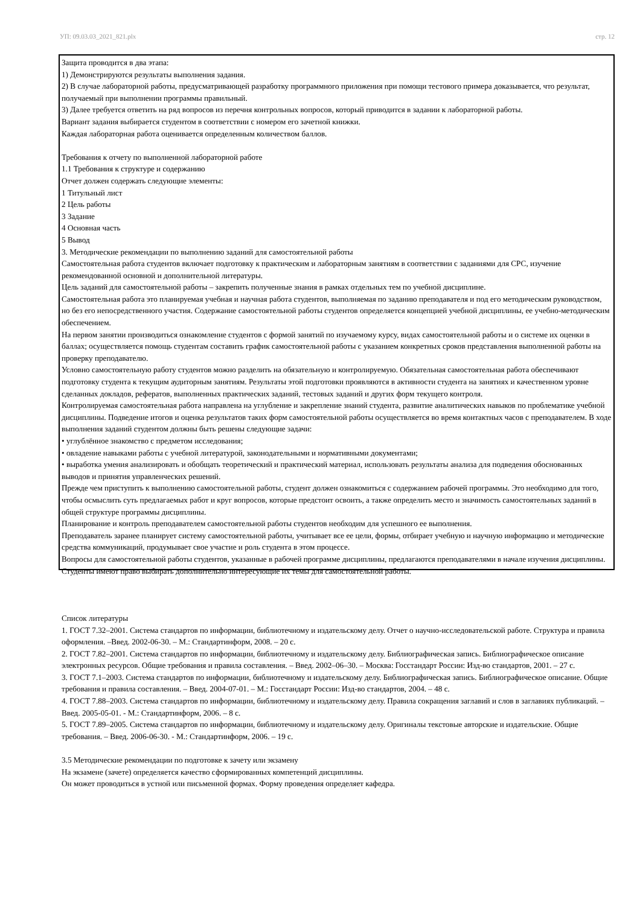УП: 09.03.03_2021_821.plx стр. 12
Защита проводится в два этапа:
1) Демонстрируются результаты выполнения задания.
2) В случае лабораторной работы, предусматривающей разработку программного приложения при помощи тестового примера доказывается, что результат, получаемый при выполнении программы правильный.
3) Далее требуется ответить на ряд вопросов из перечня контрольных вопросов, который приводится в задании к лабораторной работы.
Вариант задания выбирается студентом в соответствии с номером его зачетной книжки.
Каждая лабораторная работа оценивается определенным количеством баллов.
Требования к отчету по выполненной лабораторной работе
1.1 Требования к структуре и содержанию
Отчет должен содержать следующие элементы:
1 Титульный лист
2 Цель работы
3 Задание
4 Основная часть
5 Вывод
3. Методические рекомендации по выполнению заданий для самостоятельной работы
Самостоятельная работа студентов включает подготовку к практическим и лабораторным занятиям в соответствии с заданиями для СРС, изучение рекомендованной основной и дополнительной литературы.
Цель заданий для самостоятельной работы – закрепить полученные знания в рамках отдельных тем по учебной дисциплине.
Самостоятельная работа это планируемая учебная и научная работа студентов, выполняемая по заданию преподавателя и под его методическим руководством, но без его непосредственного участия. Содержание самостоятельной работы студентов определяется концепцией учебной дисциплины, ее учебно-методическим обеспечением.
На первом занятии производиться ознакомление студентов с формой занятий по изучаемому курсу, видах самостоятельной работы и о системе их оценки в баллах; осуществляется помощь студентам составить график самостоятельной работы с указанием конкретных сроков представления выполненной работы на проверку преподавателю.
Условно самостоятельную работу студентов можно разделить на обязательную и контролируемую. Обязательная самостоятельная работа обеспечивают подготовку студента к текущим аудиторным занятиям. Результаты этой подготовки проявляются в активности студента на занятиях и качественном уровне сделанных докладов, рефератов, выполненных практических заданий, тестовых заданий и других форм текущего контроля.
Контролируемая самостоятельная работа направлена на углубление и закрепление знаний студента, развитие аналитических навыков по проблематике учебной дисциплины. Подведение итогов и оценка результатов таких форм самостоятельной работы осуществляется во время контактных часов с преподавателем. В ходе выполнения заданий студентом должны быть решены следующие задачи:
• углублённое знакомство с предметом исследования;
• овладение навыками работы с учебной литературой, законодательными и нормативными документами;
• выработка умения анализировать и обобщать теоретический и практический материал, использовать результаты анализа для подведения обоснованных выводов и принятия управленческих решений.
Прежде чем приступить к выполнению самостоятельной работы, студент должен ознакомиться с содержанием рабочей программы. Это необходимо для того, чтобы осмыслить суть предлагаемых работ и круг вопросов, которые предстоит освоить, а также определить место и значимость самостоятельных заданий в общей структуре программы дисциплины.
Планирование и контроль преподавателем самостоятельной работы студентов необходим для успешного ее выполнения.
Преподаватель заранее планирует систему самостоятельной работы, учитывает все ее цели, формы, отбирает учебную и научную информацию и методические средства коммуникаций, продумывает свое участие и роль студента в этом процессе.
Вопросы для самостоятельной работы студентов, указанные в рабочей программе дисциплины, предлагаются преподавателями в начале изучения дисциплины. Студенты имеют право выбирать дополнительно интересующие их темы для самостоятельной работы.
Список литературы
1. ГОСТ 7.32–2001. Система стандартов по информации, библиотечному и издательскому делу. Отчет о научно-исследовательской работе. Структура и правила оформления. –Введ. 2002-06-30. – М.: Стандартинформ, 2008. – 20 с.
2. ГОСТ 7.82–2001. Система стандартов по информации, библиотечному и издательскому делу. Библиографическая запись. Библиографическое описание электронных ресурсов. Общие требования и правила составления. – Введ. 2002–06–30. – Москва: Госстандарт России: Изд-во стандартов, 2001. – 27 с.
3. ГОСТ 7.1–2003. Система стандартов по информации, библиотечному и издательскому делу. Библиографическая запись. Библиографическое описание. Общие требования и правила составления. – Введ. 2004-07-01. – М.: Госстандарт России: Изд-во стандартов, 2004. – 48 с.
4. ГОСТ 7.88–2003. Система стандартов по информации, библиотечному и издательскому делу. Правила сокращения заглавий и слов в заглавиях публикаций. –Введ. 2005-05-01. - М.: Стандартинформ, 2006. – 8 с.
5. ГОСТ 7.89–2005. Система стандартов по информации, библиотечному и издательскому делу. Оригиналы текстовые авторские и издательские. Общие требования. – Введ. 2006-06-30. - М.: Стандартинформ, 2006. – 19 с.
3.5 Методические рекомендации по подготовке к зачету или экзамену
На экзамене (зачете) определяется качество сформированных компетенций дисциплины.
Он может проводиться в устной или письменной формах. Форму проведения определяет кафедра.